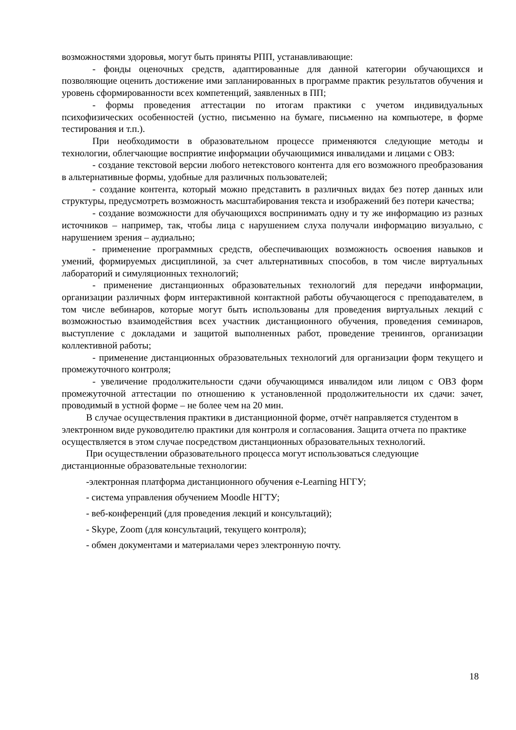возможностями здоровья, могут быть приняты РПП, устанавливающие:
- фонды оценочных средств, адаптированные для данной категории обучающихся и позволяющие оценить достижение ими запланированных в программе практик результатов обучения и уровень сформированности всех компетенций, заявленных в ПП;
- формы проведения аттестации по итогам практики с учетом индивидуальных психофизических особенностей (устно, письменно на бумаге, письменно на компьютере, в форме тестирования и т.п.).
При необходимости в образовательном процессе применяются следующие методы и технологии, облегчающие восприятие информации обучающимися инвалидами и лицами с ОВЗ:
- создание текстовой версии любого нетекстового контента для его возможного преобразования в альтернативные формы, удобные для различных пользователей;
- создание контента, который можно представить в различных видах без потер данных или структуры, предусмотреть возможность масштабирования текста и изображений без потери качества;
- создание возможности для обучающихся воспринимать одну и ту же информацию из разных источников – например, так, чтобы лица с нарушением слуха получали информацию визуально, с нарушением зрения – аудиально;
- применение программных средств, обеспечивающих возможность освоения навыков и умений, формируемых дисциплиной, за счет альтернативных способов, в том числе виртуальных лабораторий и симуляционных технологий;
- применение дистанционных образовательных технологий для передачи информации, организации различных форм интерактивной контактной работы обучающегося с преподавателем, в том числе вебинаров, которые могут быть использованы для проведения виртуальных лекций с возможностью взаимодействия всех участник дистанционного обучения, проведения семинаров, выступление с докладами и защитой выполненных работ, проведение тренингов, организации коллективной работы;
- применение дистанционных образовательных технологий для организации форм текущего и промежуточного контроля;
- увеличение продолжительности сдачи обучающимся инвалидом или лицом с ОВЗ форм промежуточной аттестации по отношению к установленной продолжительности их сдачи: зачет, проводимый в устной форме – не более чем на 20 мин.
В случае осуществления практики в дистанционной форме, отчёт направляется студентом в электронном виде руководителю практики для контроля и согласования. Защита отчета по практике осуществляется в этом случае посредством дистанционных образовательных технологий.
При осуществлении образовательного процесса могут использоваться следующие дистанционные образовательные технологии:
-электронная платформа дистанционного обучения e-Learning НГГУ;
- система управления обучением Moodle НГТУ;
- веб-конференций (для проведения лекций и консультаций);
- Skype, Zoom (для консультаций, текущего контроля);
- обмен документами и материалами через электронную почту.
18